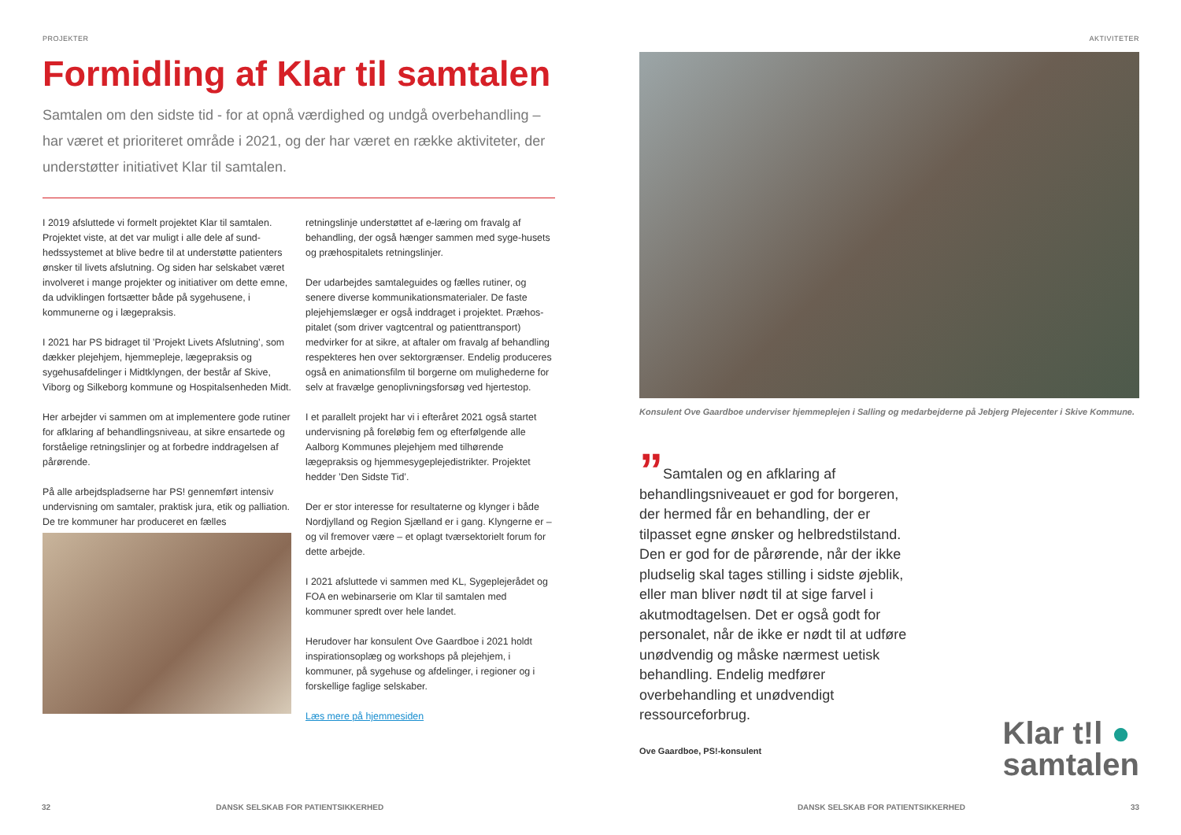PROJEKTER
Formidling af Klar til samtalen
Samtalen om den sidste tid - for at opnå værdighed og undgå overbehandling – har været et prioriteret område i 2021, og der har været en række aktiviteter, der understøtter initiativet Klar til samtalen.
I 2019 afsluttede vi formelt projektet Klar til samtalen. Projektet viste, at det var muligt i alle dele af sund-hedssystemet at blive bedre til at understøtte patienters ønsker til livets afslutning. Og siden har selskabet været involveret i mange projekter og initiativer om dette emne, da udviklingen fortsætter både på sygehusene, i kommunerne og i lægepraksis.
I 2021 har PS bidraget til ’Projekt Livets Afslutning’, som dækker plejehjem, hjemmepleje, lægepraksis og sygehusafdelinger i Midtklyngen, der består af Skive, Viborg og Silkeborg kommune og Hospitalsenheden Midt.
Her arbejder vi sammen om at implementere gode rutiner for afklaring af behandlingsniveau, at sikre ensartede og forståelige retningslinjer og at forbedre inddragelsen af pårørende.
På alle arbejdspladserne har PS! gennemført intensiv undervisning om samtaler, praktisk jura, etik og palliation. De tre kommuner har produceret en fælles
retningslinje understøttet af e-læring om fravalg af behandling, der også hænger sammen med syge-husets og præhospitalets retningslinjer.
Der udarbejdes samtaleguides og fælles rutiner, og senere diverse kommunikationsmaterialer. De faste plejehjemslæger er også inddraget i projektet. Præhos-pitalet (som driver vagtcentral og patienttransport) medvirker for at sikre, at aftaler om fravalg af behandling respekteres hen over sektorgrænser. Endelig produceres også en animationsfilm til borgerne om mulighederne for selv at fravælge genoplivningsforsøg ved hjertestop.
I et parallelt projekt har vi i efteråret 2021 også startet undervisning på foreløbig fem og efterfølgende alle Aalborg Kommunes plejehjem med tilhørende lægepraksis og hjemmesygeplejedistrikter. Projektet hedder ’Den Sidste Tid’.
Der er stor interesse for resultaterne og klynger i både Nordjylland og Region Sjælland er i gang. Klyngerne er – og vil fremover være – et oplagt tværsektorielt forum for dette arbejde.
I 2021 afsluttede vi sammen med KL, Sygeplejerådet og FOA en webinarserie om Klar til samtalen med kommuner spredt over hele landet.
Herudover har konsulent Ove Gaardboe i 2021 holdt inspirationsoplæg og workshops på plejehjem, i kommuner, på sygehuse og afdelinger, i regioner og i forskellige faglige selskaber.
Læs mere på hjemmesiden
32 DANSK SELSKAB FOR PATIENTSIKKERHED
AKTIVITETER
Konsulent Ove Gaardboe underviser hjemmeplejen i Salling og medarbejderne på Jebjerg Plejecenter i Skive Kommune.
”Samtalen og en afklaring af behandlingsniveauet er god for borgeren, der hermed får en behandling, der er tilpasset egne ønsker og helbredstilstand. Den er god for de pårørende, når der ikke pludselig skal tages stilling i sidste øjeblik, eller man bliver nødt til at sige farvel i akutmodtagelsen. Det er også godt for personalet, når de ikke er nødt til at udføre unødvendig og måske nærmest uetisk behandling. Endelig medfører overbehandling et unødvendigt ressourceforbrug.
Ove Gaardboe, PS!-konsulent
Klar t!l ●
samtalen
DANSK SELSKAB FOR PATIENTSIKKERHED 33